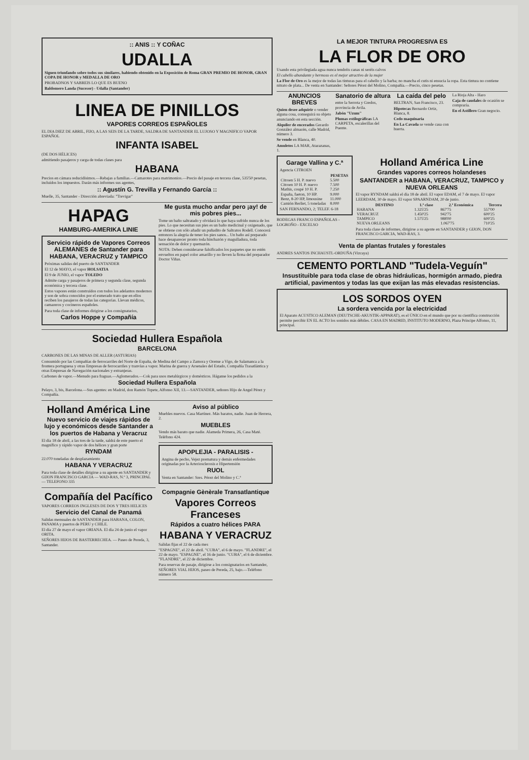:: ANIS :: Y COÑAC
UDALLA
Siguen triunfando sobre todos sus similares, habiendo obtenido en la Exposición de Roma GRAN PREMIO DE HONOR, GRAN COPA DE HONOR y MEDALLA DE ORO
PROBADNOS Y SABREIS LO QUE ES BUENO
Baldomero Landa (Sucesor) - Udalla (Santander)
LINEA DE PINILLOS
VAPORES CORREOS ESPAÑOLES
EL DIA DIEZ DE ABRIL, FIJO, A LAS SEIS DE LA TARDE, SALDRA DE SANTANDER EL LUJOSO Y MAGNIFICO VAPOR ESPAÑOL
INFANTA ISABEL
(DE DOS HÉLICES)
admitiendo pasajeros y carga de todas clases para
HABANA
Precios en cámara reducidísimos.—Rebajas a familias.—Camarotes para matrimonios.—Precio del pasaje en tercera clase, 535'50 pesetas, incluídos los impuestos. Darán más informes sus agentes,
:: Agustín G. Trevilla y Fernando García ::
Muelle, 35, Santander - Dirección abreviada: "Trevigar"
HAPAG
HAMBURG-AMERIKA LINIE
Servicio rápido de Vapores Correos ALEMANES de Santander para HABANA, VERACRUZ y TAMPICO
Próximas salidas del puerto de SANTANDER
El 12 de MAYO, el vapor HOLSATIA
El 9 de JUNIO, el vapor TOLEDO
Admite carga y pasajeros de primera y segunda clase, segunda económica y tercera clase.
Estos vapores están construídos con todos los adelantos modernos y son de sobra conocidos por el esmerado trato que en ellos reciben los pasajeros de todas las categorías. Llevan médicos, camareros y cocineros españoles.
Para toda clase de informes dirigirse a los consignatarios,
Carlos Hoppe y Compañía
Me gusta mucho andar pero ¡ay! de mis pobres pies...
Tome un baño saltratado y olvidará lo que haya sufrido nunca de los pies. Lo que necesitan sus pies es un baño medicinal y oxigenado, que se obtiene con sólo añadir un puñadito de Saltratos Rodell. Conocerá entonces la alegría de tener los pies sanos... Un baño así preparado hace desaparecer pronto toda hinchazón y magulladura, toda sensación de dolor y quemazón.
NOTA: Deben considerarse falsificados los paquetes que no estén envueltos en papel color amarillo y no lleven la firma del preparador Doctor Viñas.
Sociedad Hullera Española
BARCELONA
CARBONES DE LAS MINAS DE ALLER (ASTURIAS)
Consumido por las Compañías de ferrocarriles del Norte de España, de Medina del Campo a Zamora y Orense a Vigo, de Salamanca a la frontera portuguesa y otras Empresas de ferrocarriles y tranvías a vapor. Marina de guerra y Arsenales del Estado, Compañía Trasatlántica y otras Empresas de Navegación nacionales y extranjeras.
Carbones de vapor.—Menudo para fraguas.—Aglomerados.—Cok para usos metalúrgicos y domésticos. Háganse los pedidos a la
Sociedad Hullera Española
Pelayo, 3, bis, Barcelona.—Sus agentes: en Madrid, don Ramón Topete, Alfonso XII, 13.—SANTANDER, señores Hijo de Angel Pérez y Compañía.
Holland América Line
Nuevo servicio de viajes rápidos de lujo y económicos desde Santander a los puertos de Habana y Veracruz
El día 18 de abril, a las tres de la tarde, saldrá de este puerto el magnífico y rápido vapor de dos hélices y gran porte
RYNDAM
22.070 toneladas de desplazamiento
HABANA Y VERACRUZ
Para toda clase de detalles dirigirse a su agente en SANTANDER y GIJON FRANCISCO GARCIA — WAD-RAS, N.º 3, PRINCIPAL — TELEFONO 335
Compañía del Pacífico
VAPORES CORREOS INGLESES DE DOS Y TRES HELICES
Servicio del Canal de Panamá
Salidas mensuales de SANTANDER para HABANA, COLON, PANAMA y puertos de PERU y CHILE.
El día 27 de mayo el vapor ORIANA. El día 24 de junio el vapor ORITA.
SEÑORES HIJOS DE BASTERRECHEA. — Paseo de Pereda, 3, Santander.
Aviso al público
Muebles nuevos. Casa Martínez. Más baratos, nadie. Juan de Herrera, 2.
MUEBLES
Vendo más barato que nadie. Alameda Primera, 26, Casa Maté. Teléfono 424.
APOPLEJIA - PARALISIS -
Angina de pecho, Vejez prematura y demás enfermedades originadas por la Arteriosclerosis e Hipertensión
RUOL
Venta en Santander: Sres. Pérez del Molino y C.ª
Compagnie Gènèrale Transatlantique
Vapores Correos Franceses
Rápidos a cuatro hélices PARA
HABANA Y VERACRUZ
Salidas fijas el 22 de cada mes
"ESPAGNE", el 22 de abril. "CUBA", el 6 de mayo. "FLANDRE", el 22 de mayo. "ESPAGNE", el 16 de junio. "CUBA", el 6 de diciembre. "FLANDRE", el 22 de diciembre.
Para reservas de pasaje, dirigirse a los consignatarios en Santander, SEÑORES VIAL HIJOS, paseo de Pereda, 25, bajo.—Teléfono número 58.
LA MEJOR TINTURA PROGRESIVA ES
LA FLOR DE ORO
Usando esta privilegiada agua nunca tendréis canas ni seréis calvos
El cabello abundante y hermoso es el mejor atractivo de la mujer
La Flor de Oro es la mejor de todas las tinturas para el cabello y la barba; no mancha el cutis ni ensucia la ropa. Esta tintura no contiene nitrato de plata... De venta en Santander: Señores Pérez del Molino, Compañía.—Precio, cinco pesetas.
ANUNCIOS BREVES
Quien desee adquirir o vender alguna cosa, conseguirá su objeto anunciando en esta sección.
Alquiler de encerados Gerardo González almacén, calle Madrid, número 3.
Se vende en Blanca, 40.
Amuletos LA MAR, Atarazanas, 1.
Sanatorio de altura
entre la Serrota y Gredos, provincia de Avila.
Jabón "Uzum"
Plumas estilográficas LA CARPETA, escalerillas del Puente.
La caída del pelo
BELTRAN, San Francisco, 23.
Hipotecas Bernardo Ortiz, Blanca, 8.
Cedo maquinaria
En La Cavada se vende casa con huerta.
La Rioja Alta - Haro
Caja de caudales de ocasión se compraría.
En el Astillero Gran negocio.
Garage Vallina y C.ª
Agencia CITROEN
| | PESETAS |
| --- | --- |
| Citroen 5 H. P. nuevo | 5.500 |
| Citroen 10 H. P. nuevo | 7.500 |
| Mathis, coupé 10 H. P. | 7.250 |
| España, faeton, 10 HP. | 9.000 |
| Benz, 8-20 HP, limousine | 11.000 |
| Camión Berliet, 5 toneladas | 8.000 |
SAN FERNANDO, 2; TELEF. 6-18
BODEGAS FRANCO ESPAÑOLAS - LOGROÑO - EXCELSO
Holland América Line
Grandes vapores correos holandeses
SANTANDER a HABANA, VERACRUZ, TAMPICO y NUEVA ORLEANS
El vapor RYNDAM saldrá el día 18 de abril. El vapor EDAM, el 7 de mayo. El vapor LEERDAM, 30 de mayo. El vapor SPAARNDAM, 20 de junio.
| DESTINO | 1.ª clase | 2.ª Económica | Tercera |
| --- | --- | --- | --- |
| HABANA | 1.325'25 | 867'75 | 557'00 |
| VERACRUZ | 1.450'25 | 942'75 | 600'25 |
| TAMPICO | 1.575'25 | 988'00 | 600'25 |
| NUEVA ORLEANS | | 1.067'75 | 710'25 |
Para toda clase de informes, dirigirse a su agente en SANTANDER y GIJON, DON FRANCISCO GARCIA, WAD-RAS, 3.
Venta de plantas frutales y forestales
ANDRES SANTOS INCHAUSTI.-ORDUÑA (Vizcaya)
CEMENTO PORTLAND "Tudela-Veguín"
Insustituible para toda clase de obras hidráulicas, hormigón armado, piedra artificial, pavimentos y todas las que exijan las más elevadas resistencias.
LOS SORDOS OYEN
La sordera vencida por la electricidad
El Aparato ACUSTICO ALEMAN (DEUTSCHE-AKUSTIK-APPARAT), es el ÚNICO en el mundo que por su científica construcción permite percibir EN EL ACTO los sonidos más débiles. CASA EN MADRID, INSTITUTO MODERNO, Plaza Príncipe Alfonso, 11, principal.